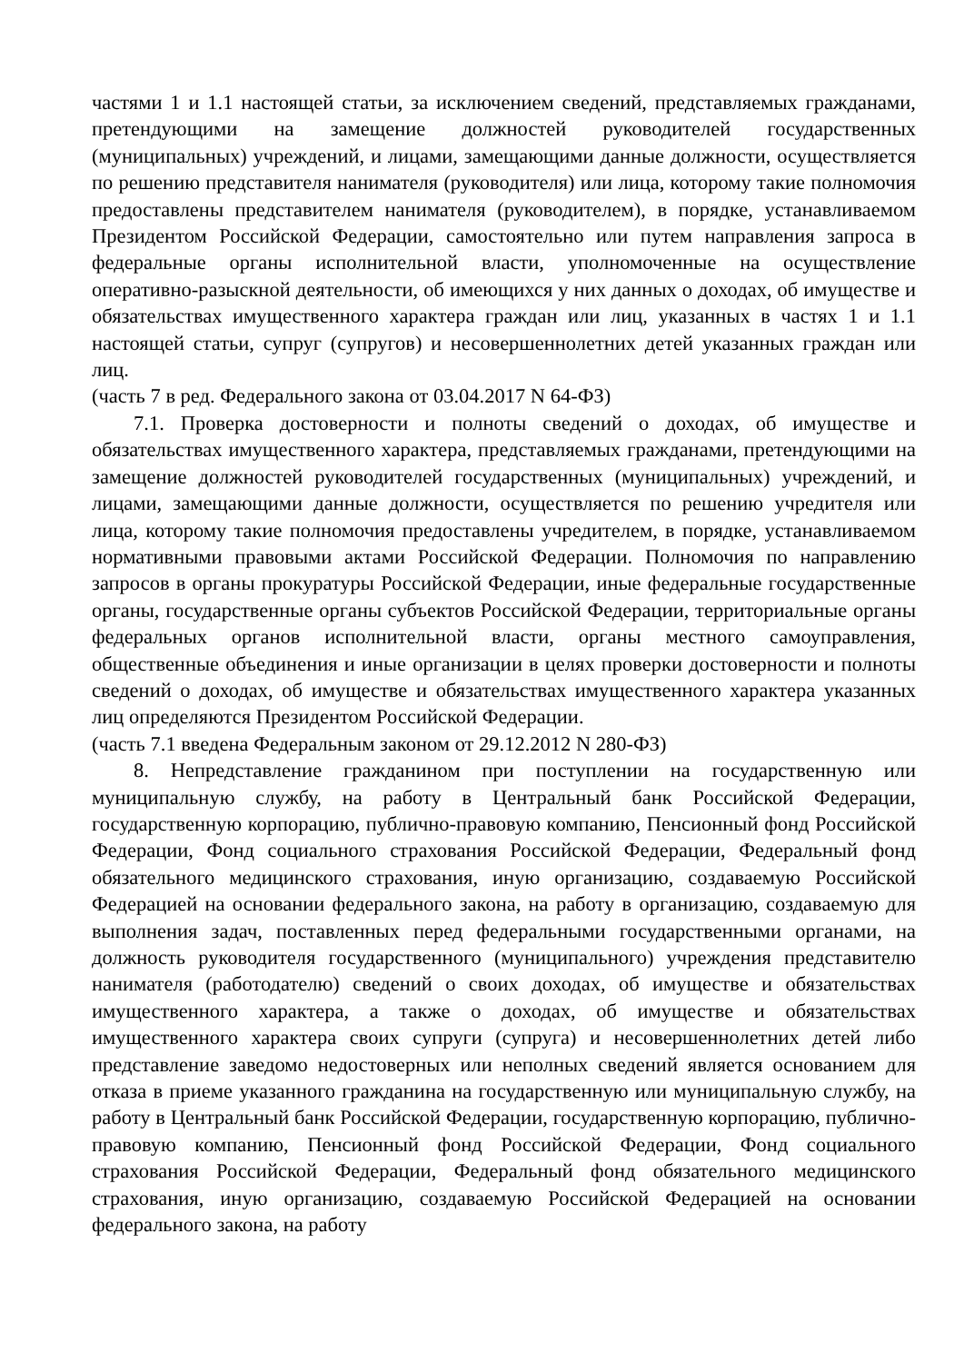частями 1 и 1.1 настоящей статьи, за исключением сведений, представляемых гражданами, претендующими на замещение должностей руководителей государственных (муниципальных) учреждений, и лицами, замещающими данные должности, осуществляется по решению представителя нанимателя (руководителя) или лица, которому такие полномочия предоставлены представителем нанимателя (руководителем), в порядке, устанавливаемом Президентом Российской Федерации, самостоятельно или путем направления запроса в федеральные органы исполнительной власти, уполномоченные на осуществление оперативно-разыскной деятельности, об имеющихся у них данных о доходах, об имуществе и обязательствах имущественного характера граждан или лиц, указанных в частях 1 и 1.1 настоящей статьи, супруг (супругов) и несовершеннолетних детей указанных граждан или лиц.
(часть 7 в ред. Федерального закона от 03.04.2017 N 64-ФЗ)
7.1. Проверка достоверности и полноты сведений о доходах, об имуществе и обязательствах имущественного характера, представляемых гражданами, претендующими на замещение должностей руководителей государственных (муниципальных) учреждений, и лицами, замещающими данные должности, осуществляется по решению учредителя или лица, которому такие полномочия предоставлены учредителем, в порядке, устанавливаемом нормативными правовыми актами Российской Федерации. Полномочия по направлению запросов в органы прокуратуры Российской Федерации, иные федеральные государственные органы, государственные органы субъектов Российской Федерации, территориальные органы федеральных органов исполнительной власти, органы местного самоуправления, общественные объединения и иные организации в целях проверки достоверности и полноты сведений о доходах, об имуществе и обязательствах имущественного характера указанных лиц определяются Президентом Российской Федерации.
(часть 7.1 введена Федеральным законом от 29.12.2012 N 280-ФЗ)
8. Непредставление гражданином при поступлении на государственную или муниципальную службу, на работу в Центральный банк Российской Федерации, государственную корпорацию, публично-правовую компанию, Пенсионный фонд Российской Федерации, Фонд социального страхования Российской Федерации, Федеральный фонд обязательного медицинского страхования, иную организацию, создаваемую Российской Федерацией на основании федерального закона, на работу в организацию, создаваемую для выполнения задач, поставленных перед федеральными государственными органами, на должность руководителя государственного (муниципального) учреждения представителю нанимателя (работодателю) сведений о своих доходах, об имуществе и обязательствах имущественного характера, а также о доходах, об имуществе и обязательствах имущественного характера своих супруги (супруга) и несовершеннолетних детей либо представление заведомо недостоверных или неполных сведений является основанием для отказа в приеме указанного гражданина на государственную или муниципальную службу, на работу в Центральный банк Российской Федерации, государственную корпорацию, публично-правовую компанию, Пенсионный фонд Российской Федерации, Фонд социального страхования Российской Федерации, Федеральный фонд обязательного медицинского страхования, иную организацию, создаваемую Российской Федерацией на основании федерального закона, на работу